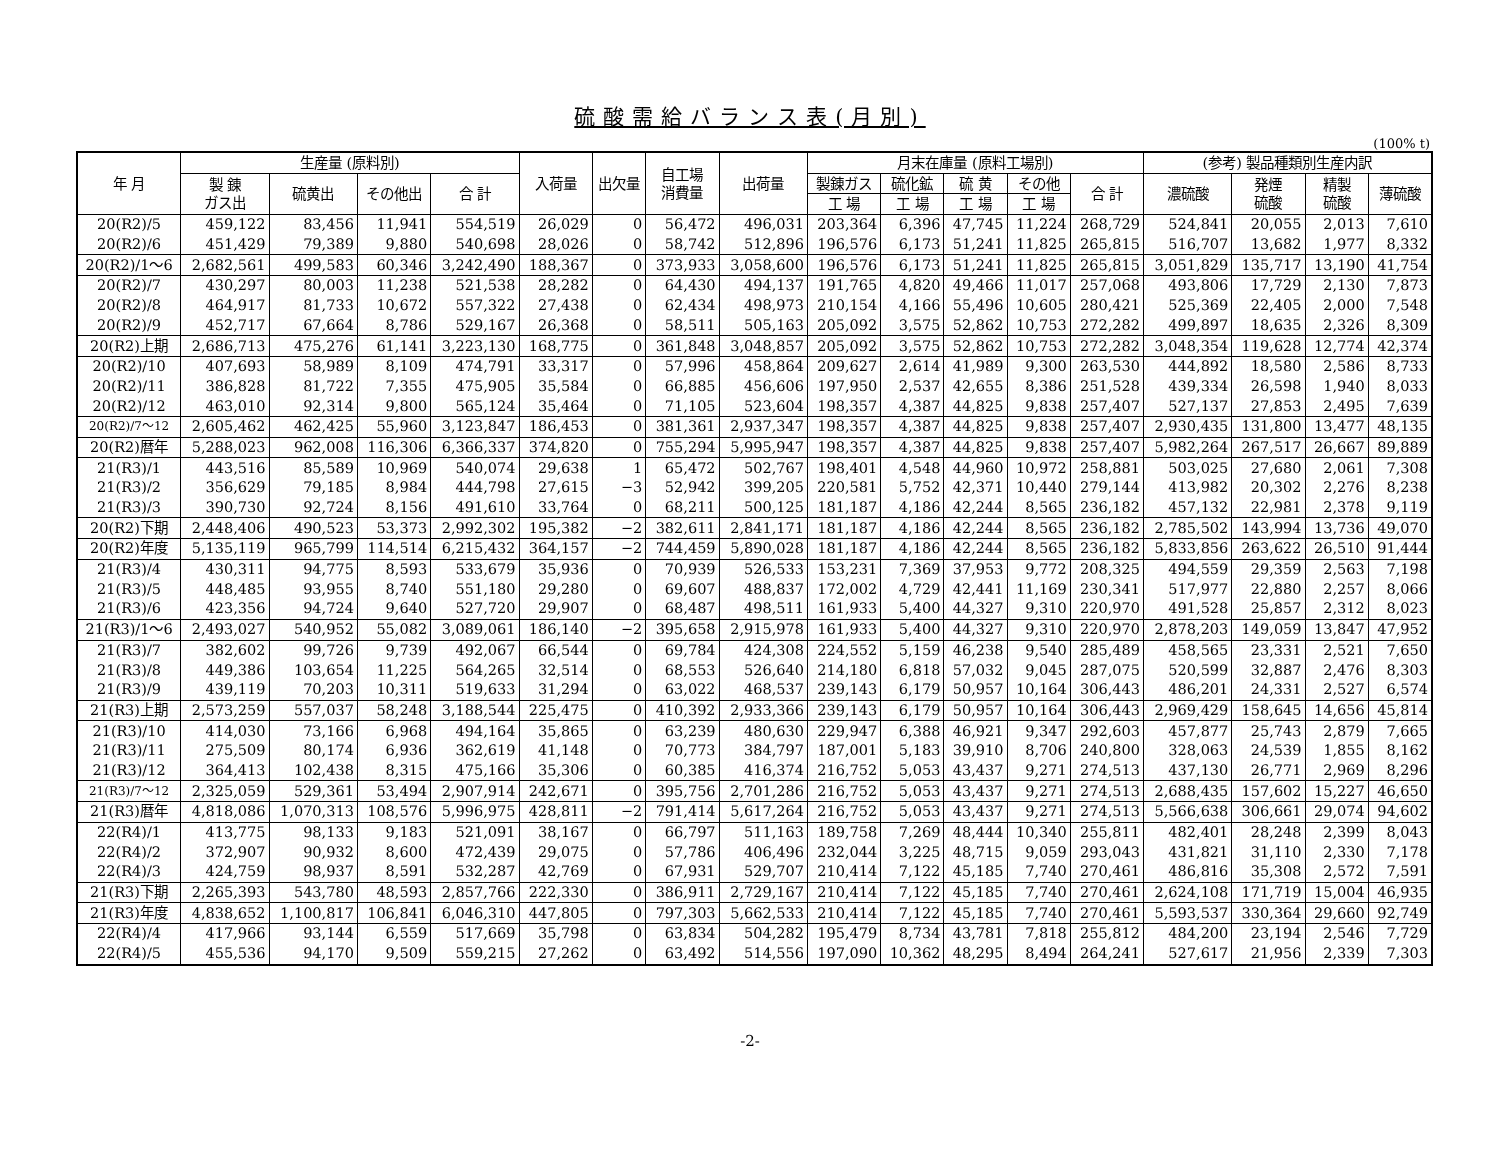硫酸需給バランス表(月別)
(100% t)
| 年 月 | 生産量 (原料別) | | | | 入荷量 | 出欠量 | 自工場 消費量 | 出荷量 | 月末在庫量 (原料工場別) | | | | | (参考) 製品種類別生産内訳 | | | |
| --- | --- | --- | --- | --- | --- | --- | --- | --- | --- | --- | --- | --- | --- | --- | --- | --- | --- |
| | 製 錬 ガス出 | 硫黄出 | その他出 | 合 計 | | | | | 製錬ガス | 硫化鉱 | 硫 黄 | その他 | 合 計 | 濃硫酸 | 発煙 硫酸 | 精製 硫酸 | 薄硫酸 |
| | | | | | | | | | 工 場 | 工 場 | 工 場 | 工 場 | | | | | |
| 20(R2)/5 | 459,122 | 83,456 | 11,941 | 554,519 | 26,029 | 0 | 56,472 | 496,031 | 203,364 | 6,396 | 47,745 | 11,224 | 268,729 | 524,841 | 20,055 | 2,013 | 7,610 |
| 20(R2)/6 | 451,429 | 79,389 | 9,880 | 540,698 | 28,026 | 0 | 58,742 | 512,896 | 196,576 | 6,173 | 51,241 | 11,825 | 265,815 | 516,707 | 13,682 | 1,977 | 8,332 |
| 20(R2)/1～6 | 2,682,561 | 499,583 | 60,346 | 3,242,490 | 188,367 | 0 | 373,933 | 3,058,600 | 196,576 | 6,173 | 51,241 | 11,825 | 265,815 | 3,051,829 | 135,717 | 13,190 | 41,754 |
| 20(R2)/7 | 430,297 | 80,003 | 11,238 | 521,538 | 28,282 | 0 | 64,430 | 494,137 | 191,765 | 4,820 | 49,466 | 11,017 | 257,068 | 493,806 | 17,729 | 2,130 | 7,873 |
| 20(R2)/8 | 464,917 | 81,733 | 10,672 | 557,322 | 27,438 | 0 | 62,434 | 498,973 | 210,154 | 4,166 | 55,496 | 10,605 | 280,421 | 525,369 | 22,405 | 2,000 | 7,548 |
| 20(R2)/9 | 452,717 | 67,664 | 8,786 | 529,167 | 26,368 | 0 | 58,511 | 505,163 | 205,092 | 3,575 | 52,862 | 10,753 | 272,282 | 499,897 | 18,635 | 2,326 | 8,309 |
| 20(R2)上期 | 2,686,713 | 475,276 | 61,141 | 3,223,130 | 168,775 | 0 | 361,848 | 3,048,857 | 205,092 | 3,575 | 52,862 | 10,753 | 272,282 | 3,048,354 | 119,628 | 12,774 | 42,374 |
| 20(R2)/10 | 407,693 | 58,989 | 8,109 | 474,791 | 33,317 | 0 | 57,996 | 458,864 | 209,627 | 2,614 | 41,989 | 9,300 | 263,530 | 444,892 | 18,580 | 2,586 | 8,733 |
| 20(R2)/11 | 386,828 | 81,722 | 7,355 | 475,905 | 35,584 | 0 | 66,885 | 456,606 | 197,950 | 2,537 | 42,655 | 8,386 | 251,528 | 439,334 | 26,598 | 1,940 | 8,033 |
| 20(R2)/12 | 463,010 | 92,314 | 9,800 | 565,124 | 35,464 | 0 | 71,105 | 523,604 | 198,357 | 4,387 | 44,825 | 9,838 | 257,407 | 527,137 | 27,853 | 2,495 | 7,639 |
| 20(R2)/7～12 | 2,605,462 | 462,425 | 55,960 | 3,123,847 | 186,453 | 0 | 381,361 | 2,937,347 | 198,357 | 4,387 | 44,825 | 9,838 | 257,407 | 2,930,435 | 131,800 | 13,477 | 48,135 |
| 20(R2)暦年 | 5,288,023 | 962,008 | 116,306 | 6,366,337 | 374,820 | 0 | 755,294 | 5,995,947 | 198,357 | 4,387 | 44,825 | 9,838 | 257,407 | 5,982,264 | 267,517 | 26,667 | 89,889 |
| 21(R3)/1 | 443,516 | 85,589 | 10,969 | 540,074 | 29,638 | 1 | 65,472 | 502,767 | 198,401 | 4,548 | 44,960 | 10,972 | 258,881 | 503,025 | 27,680 | 2,061 | 7,308 |
| 21(R3)/2 | 356,629 | 79,185 | 8,984 | 444,798 | 27,615 | −3 | 52,942 | 399,205 | 220,581 | 5,752 | 42,371 | 10,440 | 279,144 | 413,982 | 20,302 | 2,276 | 8,238 |
| 21(R3)/3 | 390,730 | 92,724 | 8,156 | 491,610 | 33,764 | 0 | 68,211 | 500,125 | 181,187 | 4,186 | 42,244 | 8,565 | 236,182 | 457,132 | 22,981 | 2,378 | 9,119 |
| 20(R2)下期 | 2,448,406 | 490,523 | 53,373 | 2,992,302 | 195,382 | −2 | 382,611 | 2,841,171 | 181,187 | 4,186 | 42,244 | 8,565 | 236,182 | 2,785,502 | 143,994 | 13,736 | 49,070 |
| 20(R2)年度 | 5,135,119 | 965,799 | 114,514 | 6,215,432 | 364,157 | −2 | 744,459 | 5,890,028 | 181,187 | 4,186 | 42,244 | 8,565 | 236,182 | 5,833,856 | 263,622 | 26,510 | 91,444 |
| 21(R3)/4 | 430,311 | 94,775 | 8,593 | 533,679 | 35,936 | 0 | 70,939 | 526,533 | 153,231 | 7,369 | 37,953 | 9,772 | 208,325 | 494,559 | 29,359 | 2,563 | 7,198 |
| 21(R3)/5 | 448,485 | 93,955 | 8,740 | 551,180 | 29,280 | 0 | 69,607 | 488,837 | 172,002 | 4,729 | 42,441 | 11,169 | 230,341 | 517,977 | 22,880 | 2,257 | 8,066 |
| 21(R3)/6 | 423,356 | 94,724 | 9,640 | 527,720 | 29,907 | 0 | 68,487 | 498,511 | 161,933 | 5,400 | 44,327 | 9,310 | 220,970 | 491,528 | 25,857 | 2,312 | 8,023 |
| 21(R3)/1～6 | 2,493,027 | 540,952 | 55,082 | 3,089,061 | 186,140 | −2 | 395,658 | 2,915,978 | 161,933 | 5,400 | 44,327 | 9,310 | 220,970 | 2,878,203 | 149,059 | 13,847 | 47,952 |
| 21(R3)/7 | 382,602 | 99,726 | 9,739 | 492,067 | 66,544 | 0 | 69,784 | 424,308 | 224,552 | 5,159 | 46,238 | 9,540 | 285,489 | 458,565 | 23,331 | 2,521 | 7,650 |
| 21(R3)/8 | 449,386 | 103,654 | 11,225 | 564,265 | 32,514 | 0 | 68,553 | 526,640 | 214,180 | 6,818 | 57,032 | 9,045 | 287,075 | 520,599 | 32,887 | 2,476 | 8,303 |
| 21(R3)/9 | 439,119 | 70,203 | 10,311 | 519,633 | 31,294 | 0 | 63,022 | 468,537 | 239,143 | 6,179 | 50,957 | 10,164 | 306,443 | 486,201 | 24,331 | 2,527 | 6,574 |
| 21(R3)上期 | 2,573,259 | 557,037 | 58,248 | 3,188,544 | 225,475 | 0 | 410,392 | 2,933,366 | 239,143 | 6,179 | 50,957 | 10,164 | 306,443 | 2,969,429 | 158,645 | 14,656 | 45,814 |
| 21(R3)/10 | 414,030 | 73,166 | 6,968 | 494,164 | 35,865 | 0 | 63,239 | 480,630 | 229,947 | 6,388 | 46,921 | 9,347 | 292,603 | 457,877 | 25,743 | 2,879 | 7,665 |
| 21(R3)/11 | 275,509 | 80,174 | 6,936 | 362,619 | 41,148 | 0 | 70,773 | 384,797 | 187,001 | 5,183 | 39,910 | 8,706 | 240,800 | 328,063 | 24,539 | 1,855 | 8,162 |
| 21(R3)/12 | 364,413 | 102,438 | 8,315 | 475,166 | 35,306 | 0 | 60,385 | 416,374 | 216,752 | 5,053 | 43,437 | 9,271 | 274,513 | 437,130 | 26,771 | 2,969 | 8,296 |
| 21(R3)/7～12 | 2,325,059 | 529,361 | 53,494 | 2,907,914 | 242,671 | 0 | 395,756 | 2,701,286 | 216,752 | 5,053 | 43,437 | 9,271 | 274,513 | 2,688,435 | 157,602 | 15,227 | 46,650 |
| 21(R3)暦年 | 4,818,086 | 1,070,313 | 108,576 | 5,996,975 | 428,811 | −2 | 791,414 | 5,617,264 | 216,752 | 5,053 | 43,437 | 9,271 | 274,513 | 5,566,638 | 306,661 | 29,074 | 94,602 |
| 22(R4)/1 | 413,775 | 98,133 | 9,183 | 521,091 | 38,167 | 0 | 66,797 | 511,163 | 189,758 | 7,269 | 48,444 | 10,340 | 255,811 | 482,401 | 28,248 | 2,399 | 8,043 |
| 22(R4)/2 | 372,907 | 90,932 | 8,600 | 472,439 | 29,075 | 0 | 57,786 | 406,496 | 232,044 | 3,225 | 48,715 | 9,059 | 293,043 | 431,821 | 31,110 | 2,330 | 7,178 |
| 22(R4)/3 | 424,759 | 98,937 | 8,591 | 532,287 | 42,769 | 0 | 67,931 | 529,707 | 210,414 | 7,122 | 45,185 | 7,740 | 270,461 | 486,816 | 35,308 | 2,572 | 7,591 |
| 21(R3)下期 | 2,265,393 | 543,780 | 48,593 | 2,857,766 | 222,330 | 0 | 386,911 | 2,729,167 | 210,414 | 7,122 | 45,185 | 7,740 | 270,461 | 2,624,108 | 171,719 | 15,004 | 46,935 |
| 21(R3)年度 | 4,838,652 | 1,100,817 | 106,841 | 6,046,310 | 447,805 | 0 | 797,303 | 5,662,533 | 210,414 | 7,122 | 45,185 | 7,740 | 270,461 | 5,593,537 | 330,364 | 29,660 | 92,749 |
| 22(R4)/4 | 417,966 | 93,144 | 6,559 | 517,669 | 35,798 | 0 | 63,834 | 504,282 | 195,479 | 8,734 | 43,781 | 7,818 | 255,812 | 484,200 | 23,194 | 2,546 | 7,729 |
| 22(R4)/5 | 455,536 | 94,170 | 9,509 | 559,215 | 27,262 | 0 | 63,492 | 514,556 | 197,090 | 10,362 | 48,295 | 8,494 | 264,241 | 527,617 | 21,956 | 2,339 | 7,303 |
-2-